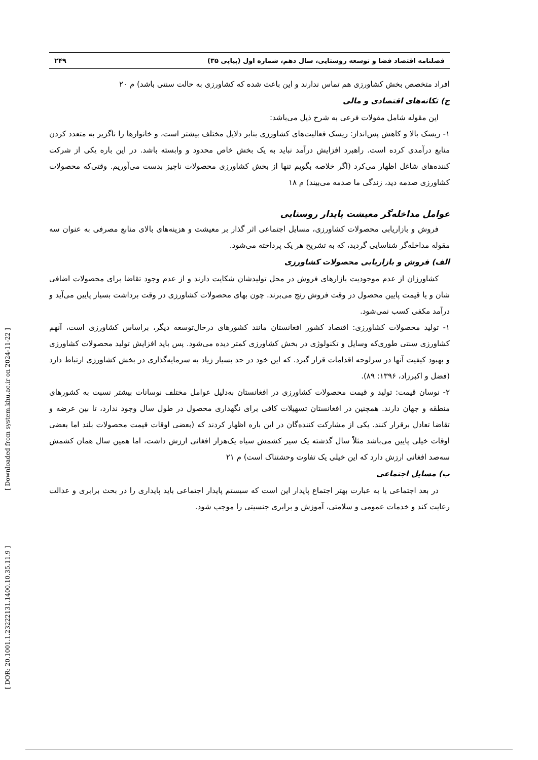[ DOR: 20.1001.1.23222131.1400.10.35.11.9 ] [ Downloaded from system.khu.ac.ir on 2024-11-22 ]
فصلنامه اقتصاد فضا و توسعه روستایی، سال دهم، شماره اول (پیاپی ۳۵) ۲۴۹
افراد متخصص بخش کشاورزی هم تماس ندارند و این باعث شده که کشاورزی به حالت سنتی باشد) م ۲۰
ج) تکانه‌های اقتصادی و مالی
این مقوله شامل مقولات فرعی به شرح ذیل می‌باشد:
۱- ریسک بالا و کاهش پس‌انداز: ریسک فعالیت‌های کشاورزی بنابر دلایل مختلف بیشتر است، و خانوارها را ناگزیر به متعدد کردن منابع درآمدی کرده است. راهبرد افزایش درآمد نباید به یک بخش خاص محدود و وابسته باشد. در این باره یکی از شرکت کننده‌های شاغل اظهار می‌کرد (اگر خلاصه بگویم تنها از بخش کشاورزی محصولات ناچیز بدست می‌آوریم. وقتی‌که محصولات کشاورزی صدمه دید، زندگی ما صدمه می‌بیند) م ۱۸
عوامل مداخله‌گر معیشت پایدار روستایی
فروش و بازاریابی محصولات کشاورزی، مسایل اجتماعی اثر گذار بر معیشت و هزینه‌های بالای منابع مصرفی به عنوان سه مقوله مداخله‌گر شناسایی گردید، که به تشریح هر یک پرداخته می‌شود.
الف) فروش و بازاریابی محصولات کشاورزی
کشاورزان از عدم موجودیت بازارهای فروش در محل تولیدشان شکایت دارند و از عدم وجود تقاضا برای محصولات اضافی شان و یا قیمت پایین محصول در وقت فروش رنج می‌برند. چون بهای محصولات کشاورزی در وقت برداشت بسیار پایین می‌آید و درآمد مکفی کسب نمی‌شود.
۱- تولید محصولات کشاورزی: اقتصاد کشور افغانستان مانند کشورهای درحال‌توسعه دیگر، براساس کشاورزی است، آنهم کشاورزی سنتی طوری‌که وسایل و تکنولوژی در بخش کشاورزی کمتر دیده می‌شود. پس باید افزایش تولید محصولات کشاورزی و بهبود کیفیت آنها در سرلوحه اقدامات قرار گیرد. که این خود در حد بسیار زیاد به سرمایه‌گذاری در بخش کشاورزی ارتباط دارد (فضل و اکبرزاد، ۱۳۹۶: ۸۹).
۲- نوسان قیمت: تولید و قیمت محصولات کشاورزی در افغانستان به‌دلیل عوامل مختلف نوسانات بیشتر نسبت به کشورهای منطقه و جهان دارند. همچنین در افغانستان تسهیلات کافی برای نگهداری محصول در طول سال وجود ندارد، تا بین عرضه و تقاضا تعادل برقرار کنند. یکی از مشارکت کننده‌گان در این باره اظهار کردند که (بعضی اوقات قیمت محصولات بلند اما بعضی اوقات خیلی پایین می‌باشد مثلاً سال گذشته یک سیر کشمش سیاه یک‌هزار افغانی ارزش داشت، اما همین سال همان کشمش سه‌صد افغانی ارزش دارد که این خیلی یک تفاوت وحشتناک است) م ۲۱
ب) مسایل اجتماعی
در بعد اجتماعی یا به عبارت بهتر اجتماع پایدار این است که سیستم پایدار اجتماعی باید پایداری را در بحث برابری و عدالت رعایت کند و خدمات عمومی و سلامتی، آموزش و برابری جنسیتی را موجب شود.